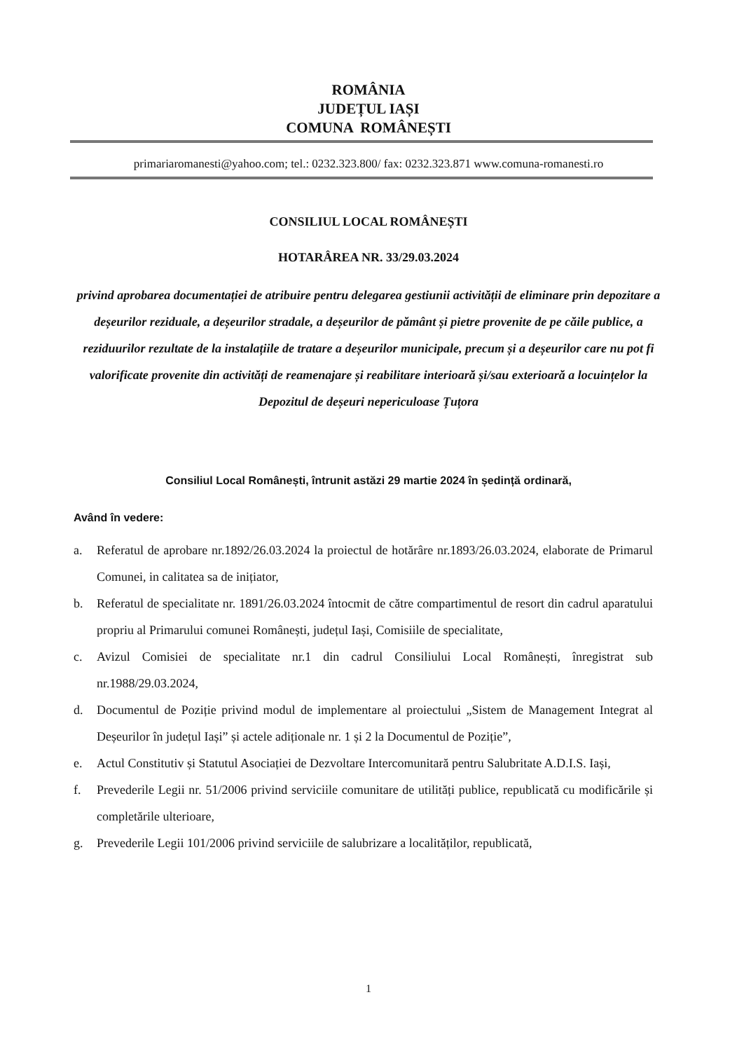ROMÂNIA
JUDEȚUL IAȘI
COMUNA ROMÂNEȘTI
primariaromanesti@yahoo.com; tel.: 0232.323.800/ fax: 0232.323.871 www.comuna-romanesti.ro
CONSILIUL LOCAL ROMÂNEȘTI
HOTARÂREA NR. 33/29.03.2024
privind aprobarea documentației de atribuire pentru delegarea gestiunii activității de eliminare prin depozitare a deșeurilor reziduale, a deșeurilor stradale, a deșeurilor de pământ și pietre provenite de pe căile publice, a reziduurilor rezultate de la instalațiile de tratare a deșeurilor municipale, precum și a deșeurilor care nu pot fi valorificate provenite din activități de reamenajare și reabilitare interioară și/sau exterioară a locuințelor la Depozitul de deșeuri nepericuloase Țuțora
Consiliul Local Românești, întrunit astăzi 29 martie 2024 în ședință ordinară,
Având în vedere:
a. Referatul de aprobare nr.1892/26.03.2024 la proiectul de hotărâre nr.1893/26.03.2024, elaborate de Primarul Comunei, in calitatea sa de inițiator,
b. Referatul de specialitate nr. 1891/26.03.2024 întocmit de către compartimentul de resort din cadrul aparatului propriu al Primarului comunei Românești, județul Iași, Comisiile de specialitate,
c. Avizul Comisiei de specialitate nr.1 din cadrul Consiliului Local Românești, înregistrat sub nr.1988/29.03.2024,
d. Documentul de Poziție privind modul de implementare al proiectului „Sistem de Management Integrat al Deșeurilor în județul Iași” și actele adiționale nr. 1 și 2 la Documentul de Poziție”,
e. Actul Constitutiv și Statutul Asociației de Dezvoltare Intercomunitară pentru Salubritate A.D.I.S. Iași,
f. Prevederile Legii nr. 51/2006 privind serviciile comunitare de utilități publice, republicată cu modificările și completările ulterioare,
g. Prevederile Legii 101/2006 privind serviciile de salubrizare a localităților, republicată,
1